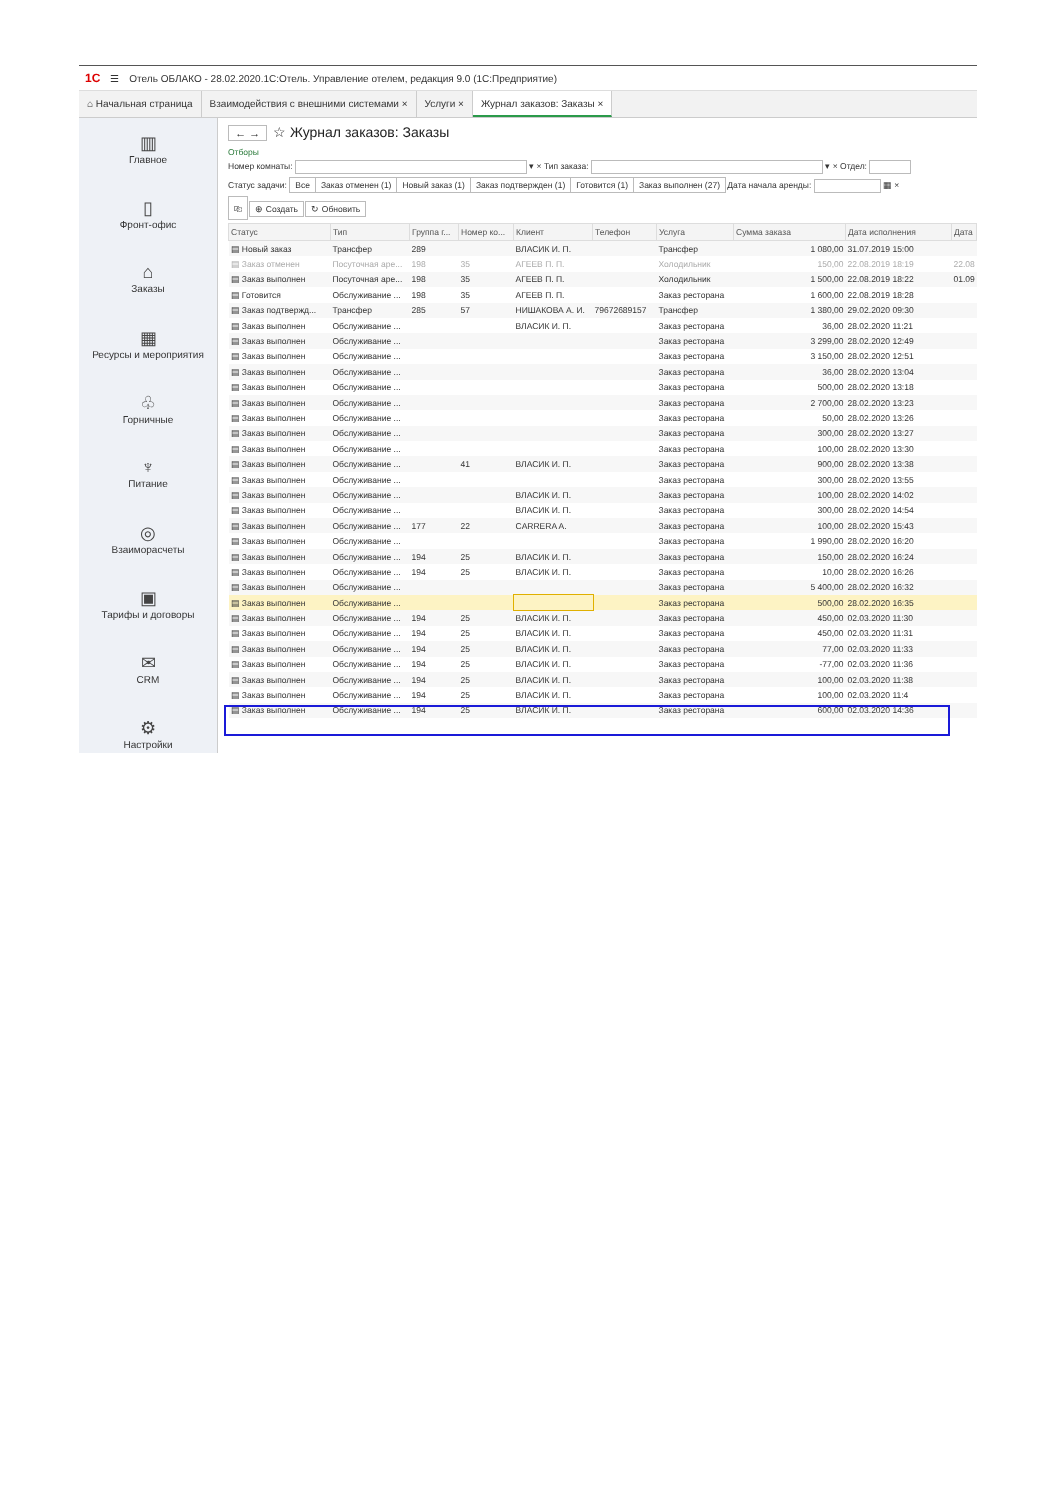1С ☰ Отель ОБЛАКО - 28.02.2020.1С:Отель. Управление отелем, редакция 9.0 (1С:Предприятие)
⌂ Начальная страница Взаимодействия с внешними системами ×
Услуги × Журнал заказов: Заказы ×
▥
Главное
▯
Фронт-офис
⌂
Заказы
▦
Ресурсы и мероприятия
♧
Горничные
♆
Питание
◎
Взаиморасчеты
▣
Тарифы и договоры
✉
CRM
⚙
Настройки
← → ☆ Журнал заказов: Заказы
Отборы
Номер комнаты: ▾ × Тип заказа: ▾ × Отдел:
Статус задачи: Все Заказ отменен (1) Новый заказ (1) Заказ подтвержден (1) Готовится (1) Заказ выполнен (27) Дата начала аренды: ▦ ×
⎘ ⊕ Создать ↻ Обновить
| Статус | Тип | Группа г... | Номер ко... | Клиент | Телефон | Услуга | Сумма заказа | Дата исполнения | Дата |
| --- | --- | --- | --- | --- | --- | --- | --- | --- | --- |
| ▤ Новый заказ | Трансфер | 289 | | ВЛАСИК И. П. | | Трансфер | 1 080,00 | 31.07.2019 15:00 | |
| ▤ Заказ отменен | Посуточная аре... | 198 | 35 | АГЕЕВ П. П. | | Холодильник | 150,00 | 22.08.2019 18:19 | 22.08 |
| ▤ Заказ выполнен | Посуточная аре... | 198 | 35 | АГЕЕВ П. П. | | Холодильник | 1 500,00 | 22.08.2019 18:22 | 01.09 |
| ▤ Готовится | Обслуживание ... | 198 | 35 | АГЕЕВ П. П. | | Заказ ресторана | 1 600,00 | 22.08.2019 18:28 | |
| ▤ Заказ подтвержд... | Трансфер | 285 | 57 | НИШАКОВА А. И. | 79672689157 | Трансфер | 1 380,00 | 29.02.2020 09:30 | |
| ▤ Заказ выполнен | Обслуживание ... | | | ВЛАСИК И. П. | | Заказ ресторана | 36,00 | 28.02.2020 11:21 | |
| ▤ Заказ выполнен | Обслуживание ... | | | | | Заказ ресторана | 3 299,00 | 28.02.2020 12:49 | |
| ▤ Заказ выполнен | Обслуживание ... | | | | | Заказ ресторана | 3 150,00 | 28.02.2020 12:51 | |
| ▤ Заказ выполнен | Обслуживание ... | | | | | Заказ ресторана | 36,00 | 28.02.2020 13:04 | |
| ▤ Заказ выполнен | Обслуживание ... | | | | | Заказ ресторана | 500,00 | 28.02.2020 13:18 | |
| ▤ Заказ выполнен | Обслуживание ... | | | | | Заказ ресторана | 2 700,00 | 28.02.2020 13:23 | |
| ▤ Заказ выполнен | Обслуживание ... | | | | | Заказ ресторана | 50,00 | 28.02.2020 13:26 | |
| ▤ Заказ выполнен | Обслуживание ... | | | | | Заказ ресторана | 300,00 | 28.02.2020 13:27 | |
| ▤ Заказ выполнен | Обслуживание ... | | | | | Заказ ресторана | 100,00 | 28.02.2020 13:30 | |
| ▤ Заказ выполнен | Обслуживание ... | | 41 | ВЛАСИК И. П. | | Заказ ресторана | 900,00 | 28.02.2020 13:38 | |
| ▤ Заказ выполнен | Обслуживание ... | | | | | Заказ ресторана | 300,00 | 28.02.2020 13:55 | |
| ▤ Заказ выполнен | Обслуживание ... | | | ВЛАСИК И. П. | | Заказ ресторана | 100,00 | 28.02.2020 14:02 | |
| ▤ Заказ выполнен | Обслуживание ... | | | ВЛАСИК И. П. | | Заказ ресторана | 300,00 | 28.02.2020 14:54 | |
| ▤ Заказ выполнен | Обслуживание ... | 177 | 22 | CARRERA A. | | Заказ ресторана | 100,00 | 28.02.2020 15:43 | |
| ▤ Заказ выполнен | Обслуживание ... | | | | | Заказ ресторана | 1 990,00 | 28.02.2020 16:20 | |
| ▤ Заказ выполнен | Обслуживание ... | 194 | 25 | ВЛАСИК И. П. | | Заказ ресторана | 150,00 | 28.02.2020 16:24 | |
| ▤ Заказ выполнен | Обслуживание ... | 194 | 25 | ВЛАСИК И. П. | | Заказ ресторана | 10,00 | 28.02.2020 16:26 | |
| ▤ Заказ выполнен | Обслуживание ... | | | | | Заказ ресторана | 5 400,00 | 28.02.2020 16:32 | |
| ▤ Заказ выполнен | Обслуживание ... | | | | | Заказ ресторана | 500,00 | 28.02.2020 16:35 | |
| ▤ Заказ выполнен | Обслуживание ... | 194 | 25 | ВЛАСИК И. П. | | Заказ ресторана | 450,00 | 02.03.2020 11:30 | |
| ▤ Заказ выполнен | Обслуживание ... | 194 | 25 | ВЛАСИК И. П. | | Заказ ресторана | 450,00 | 02.03.2020 11:31 | |
| ▤ Заказ выполнен | Обслуживание ... | 194 | 25 | ВЛАСИК И. П. | | Заказ ресторана | 77,00 | 02.03.2020 11:33 | |
| ▤ Заказ выполнен | Обслуживание ... | 194 | 25 | ВЛАСИК И. П. | | Заказ ресторана | -77,00 | 02.03.2020 11:36 | |
| ▤ Заказ выполнен | Обслуживание ... | 194 | 25 | ВЛАСИК И. П. | | Заказ ресторана | 100,00 | 02.03.2020 11:38 | |
| ▤ Заказ выполнен | Обслуживание ... | 194 | 25 | ВЛАСИК И. П. | | Заказ ресторана | 100,00 | 02.03.2020 11:4 | |
| ▤ Заказ выполнен | Обслуживание ... | 194 | 25 | ВЛАСИК И. П. | | Заказ ресторана | 600,00 | 02.03.2020 14:36 | |